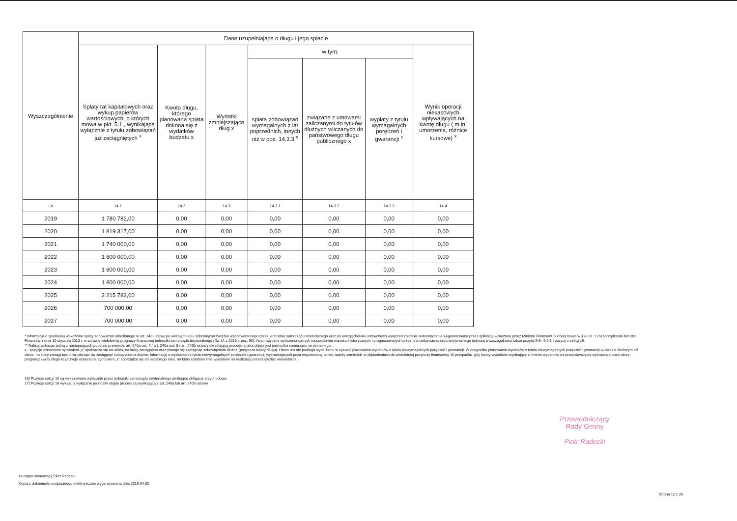| Wyszczególnienie | Dane uzupełniające o długu i jego spłacie | | | | | | |
| --- | --- | --- | --- | --- | --- | --- | --- |
| | Spłaty rat kapitałowych oraz wykup papierów wartościowych, o których mowa w pkt. 5.1., wynikające wyłącznie z tytułu zobowiązań już zaciągniętych <sup>x</sup> | Kwota długu, którego planowana spłata dokona się z wydatków budżetu x | Wydatki zmniejszające dług x | w tym: | | | Wynik operacji niekasowych wpływających na kwotę długu ( m.in. umorzenia, różnice kursowe) <sup>x</sup> |
| | | | | spłata zobowiązań wymagalnych z lat poprzednich, innych niż w poz. 14.3.3 <sup>x</sup> | związane z umowami zaliczanymi do tytułów dłużnych wliczanych do państwowego długu publicznego x | wypłaty z tytułu wymagalnych poręczeń i gwarancji <sup>x</sup> | |
| Lp | 14.1 | 14.2 | 14.3 | 14.3.1 | 14.3.2 | 14.3.3 | 14.4 |
| 2019 | 1 780 782,00 | 0,00 | 0,00 | 0,00 | 0,00 | 0,00 | 0,00 |
| 2020 | 1 819 317,00 | 0,00 | 0,00 | 0,00 | 0,00 | 0,00 | 0,00 |
| 2021 | 1 740 000,00 | 0,00 | 0,00 | 0,00 | 0,00 | 0,00 | 0,00 |
| 2022 | 1 600 000,00 | 0,00 | 0,00 | 0,00 | 0,00 | 0,00 | 0,00 |
| 2023 | 1 800 000,00 | 0,00 | 0,00 | 0,00 | 0,00 | 0,00 | 0,00 |
| 2024 | 1 800 000,00 | 0,00 | 0,00 | 0,00 | 0,00 | 0,00 | 0,00 |
| 2025 | 2 215 782,00 | 0,00 | 0,00 | 0,00 | 0,00 | 0,00 | 0,00 |
| 2026 | 700 000,00 | 0,00 | 0,00 | 0,00 | 0,00 | 0,00 | 0,00 |
| 2027 | 700 000,00 | 0,00 | 0,00 | 0,00 | 0,00 | 0,00 | 0,00 |
* Informacja o spełnieniu wskaźnika spłaty zobowiązań określonego w art. 243 ustawy po uwzględnieniu zobowiązań związku współtworzonego przez jednostkę samorządu terytorialnego oraz po uwzględnieniu ustawowych wyłączeń zostanie automatycznie wygenerowana przez aplikację wskazaną przez Ministra Finansów, o której mowa w § 4 ust. 1 rozporządzenia Ministra Finansów z dnia 10 stycznia 2013 r. w sprawie wieloletniej prognozy finansowej jednostki samorządu terytorialnego (Dz. U. z 2015 r. poz. 92). Automatyczne wyliczenia danych na podstawie wartości historycznych i prognozowanych przez jednostkę samorządu terytorialnego dotyczą w szczególności także pozycji 9.6.–9.6.1 i pozycji z sekcji 16.
** Należy wskazać jedną z następujących podstaw prawnych: art. 240a ust. 4 / art. 240a ust. 8 / art. 240b ustawy określającą procedurę jaką objęta jest jednostka samorządu terytorialnego.
x - pozycje oznaczone symbolem „x” sporządza się na okres, na który zaciągnięto oraz planuje się zaciągnąć zobowiązania dłużne (prognoza kwoty długu). Okres ten nie podlega wydłużeniu w sytuacji planowania wydatków z tytułu niewymagalnych poręczeń i gwarancji. W przypadku planowania wydatków z tytułu niewymagalnych poręczeń i gwarancji w okresie dłuższym niż okres, na który zaciągnięto oraz planuje się zaciągnąć zobowiązania dłużne, informację o wydatkach z tytułu niewymagalnych poręczeń i gwarancji, wykraczających poza wspomniany okres, należy zamieścić w objaśnieniach do wieloletniej prognozy finansowej. W przypadku, gdy kwoty wydatków wynikające z limitów wydatków na przedsięwzięcia wykraczają poza okres prognozy kwoty długu to pozycje oznaczone symbolem „x” sporządza się do ostatniego roku, na który ustalono limit wydatków na realizację przedsięwzięć wieloletnich.
16) Pozycje sekcji 15 są wykazywane wyłącznie przez jednostki samorządu terytorialnego emitujące obligacje przychodowe.
17) Pozycje sekcji 16 wykazują wyłącznie jednostki objęte procedurą wynikającą z art. 240a lub art. 240b ustawy
Przewodniczący
Rady Gminy
Piotr Radecki
za organ stanowiący Piotr Radecki
Kopia z dokumentu podpisanego elektronicznie wygenerowana dnia 2019.04.02
Strona 12 z 26